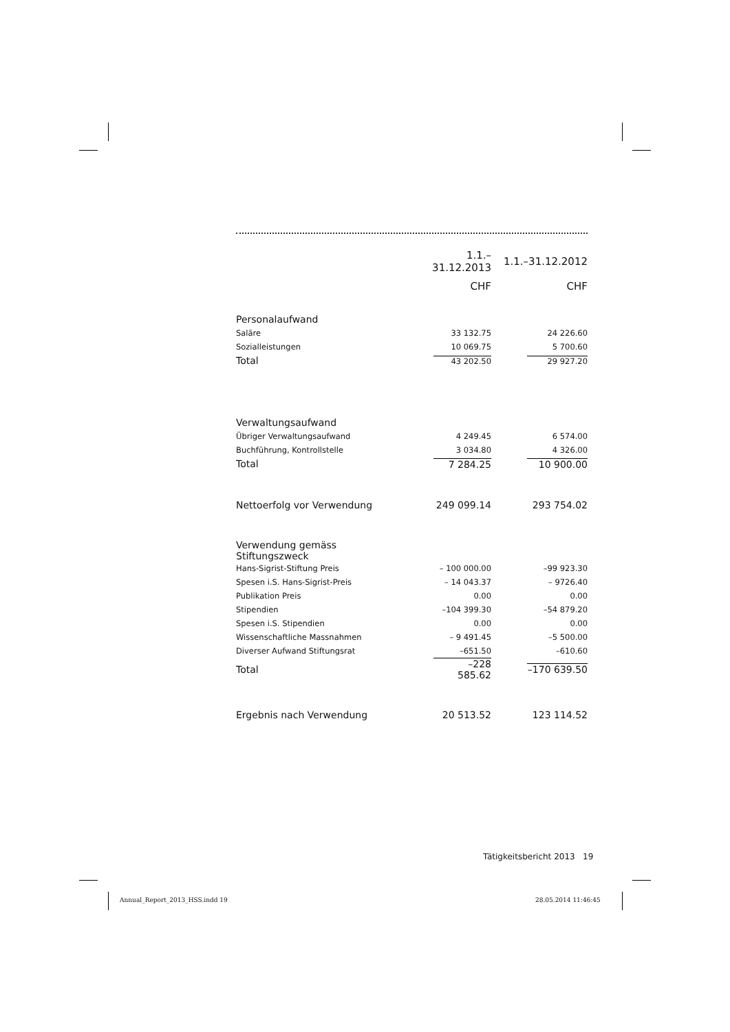| | 1.1.–31.12.2013 | 1.1.–31.12.2012 |
| --- | --- | --- |
| | CHF | CHF |
| Personalaufwand | | |
| Saläre | 33 132.75 | 24 226.60 |
| Sozialleistungen | 10 069.75 | 5 700.60 |
| Total | 43 202.50 | 29 927.20 |
| Verwaltungsaufwand | | |
| Übriger Verwaltungsaufwand | 4 249.45 | 6 574.00 |
| Buchführung, Kontrollstelle | 3 034.80 | 4 326.00 |
| Total | 7 284.25 | 10 900.00 |
| Nettoerfolg vor Verwendung | 249 099.14 | 293 754.02 |
| Verwendung gemäss Stiftungszweck | | |
| Hans-Sigrist-Stiftung Preis | – 100 000.00 | –99 923.30 |
| Spesen i.S. Hans-Sigrist-Preis | – 14 043.37 | – 9726.40 |
| Publikation Preis | 0.00 | 0.00 |
| Stipendien | –104 399.30 | –54 879.20 |
| Spesen i.S. Stipendien | 0.00 | 0.00 |
| Wissenschaftliche Massnahmen | – 9 491.45 | –5 500.00 |
| Diverser Aufwand Stiftungsrat | –651.50 | –610.60 |
| Total | –228 585.62 | –170 639.50 |
| Ergebnis nach Verwendung | 20 513.52 | 123 114.52 |
Tätigkeitsbericht 2013 19
Annual_Report_2013_HSS.indd 19 28.05.2014 11:46:45